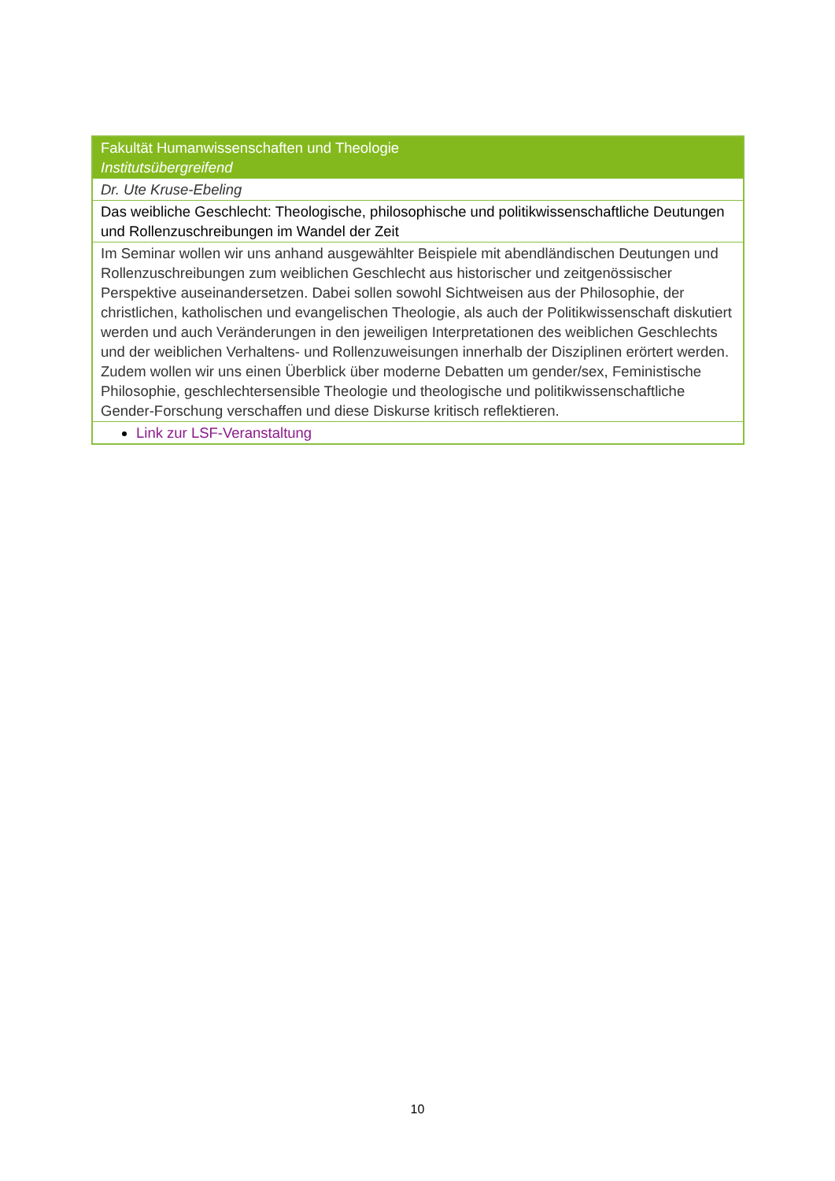| Fakultät Humanwissenschaften und Theologie Institutsübergreifend |
| Dr. Ute Kruse-Ebeling |
| Das weibliche Geschlecht: Theologische, philosophische und politikwissenschaftliche Deutungen und Rollenzuschreibungen im Wandel der Zeit |
| Im Seminar wollen wir uns anhand ausgewählter Beispiele mit abendländischen Deutungen und Rollenzuschreibungen zum weiblichen Geschlecht aus historischer und zeitgenössischer Perspektive auseinandersetzen. Dabei sollen sowohl Sichtweisen aus der Philosophie, der christlichen, katholischen und evangelischen Theologie, als auch der Politikwissenschaft diskutiert werden und auch Veränderungen in den jeweiligen Interpretationen des weiblichen Geschlechts und der weiblichen Verhaltens- und Rollenzuweisungen innerhalb der Disziplinen erörtert werden. Zudem wollen wir uns einen Überblick über moderne Debatten um gender/sex, Feministische Philosophie, geschlechtersensible Theologie und theologische und politikwissenschaftliche Gender-Forschung verschaffen und diese Diskurse kritisch reflektieren. |
| Link zur LSF-Veranstaltung |
10